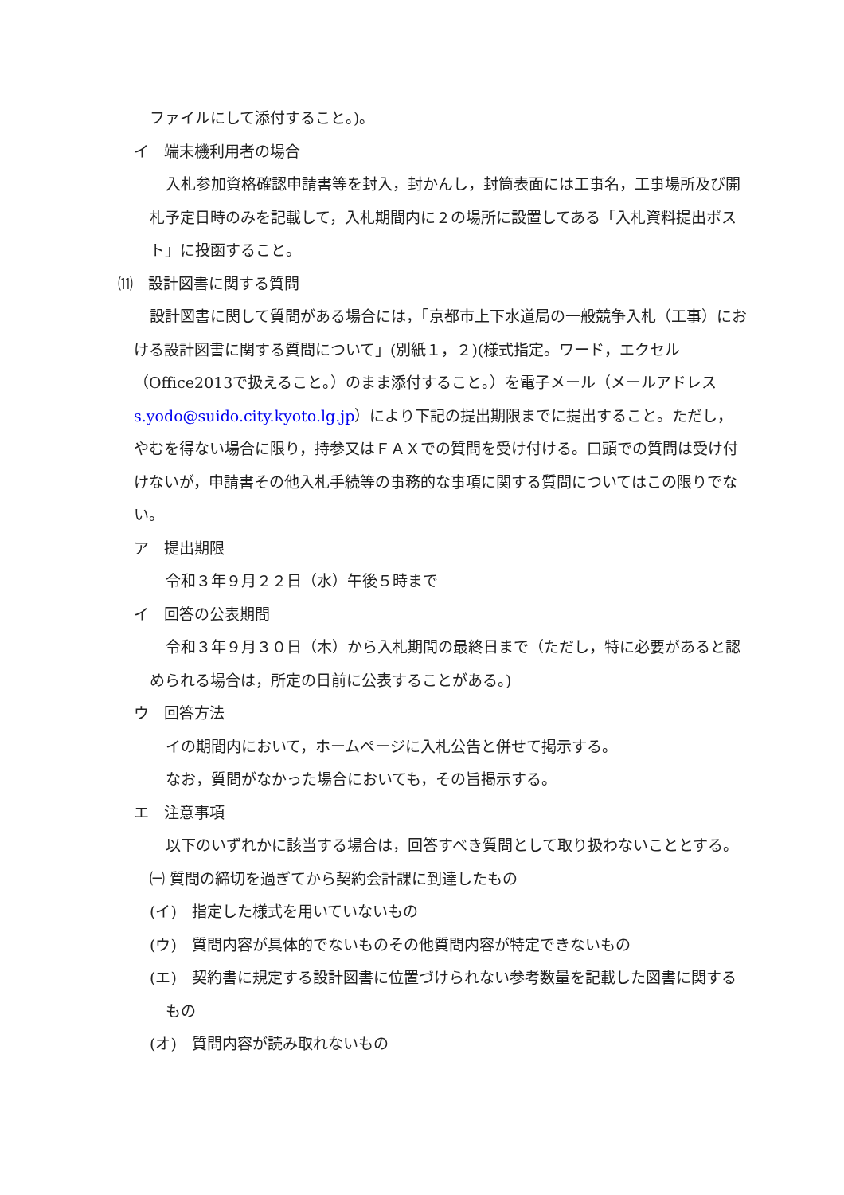ファイルにして添付すること。)。
イ　端末機利用者の場合
入札参加資格確認申請書等を封入，封かんし，封筒表面には工事名，工事場所及び開札予定日時のみを記載して，入札期間内に２の場所に設置してある「入札資料提出ポスト」に投函すること。
⑾　設計図書に関する質問
設計図書に関して質問がある場合には，「京都市上下水道局の一般競争入札（工事）における設計図書に関する質問について」(別紙１，２)(様式指定。ワード，エクセル（Office2013で扱えること。）のまま添付すること。）を電子メール（メールアドレス　s.yodo@suido.city.kyoto.lg.jp）により下記の提出期限までに提出すること。ただし，やむを得ない場合に限り，持参又はＦＡＸでの質問を受け付ける。口頭での質問は受け付けないが，申請書その他入札手続等の事務的な事項に関する質問についてはこの限りでない。
ア　提出期限
令和３年９月２２日（水）午後５時まで
イ　回答の公表期間
令和３年９月３０日（木）から入札期間の最終日まで（ただし，特に必要があると認められる場合は，所定の日前に公表することがある。)
ウ　回答方法
イの期間内において，ホームページに入札公告と併せて掲示する。
なお，質問がなかった場合においても，その旨掲示する。
エ　注意事項
以下のいずれかに該当する場合は，回答すべき質問として取り扱わないこととする。
㈠ 質問の締切を過ぎてから契約会計課に到達したもの
(イ)　指定した様式を用いていないもの
(ウ)　質問内容が具体的でないものその他質問内容が特定できないもの
(エ)　契約書に規定する設計図書に位置づけられない参考数量を記載した図書に関するもの
(オ)　質問内容が読み取れないもの